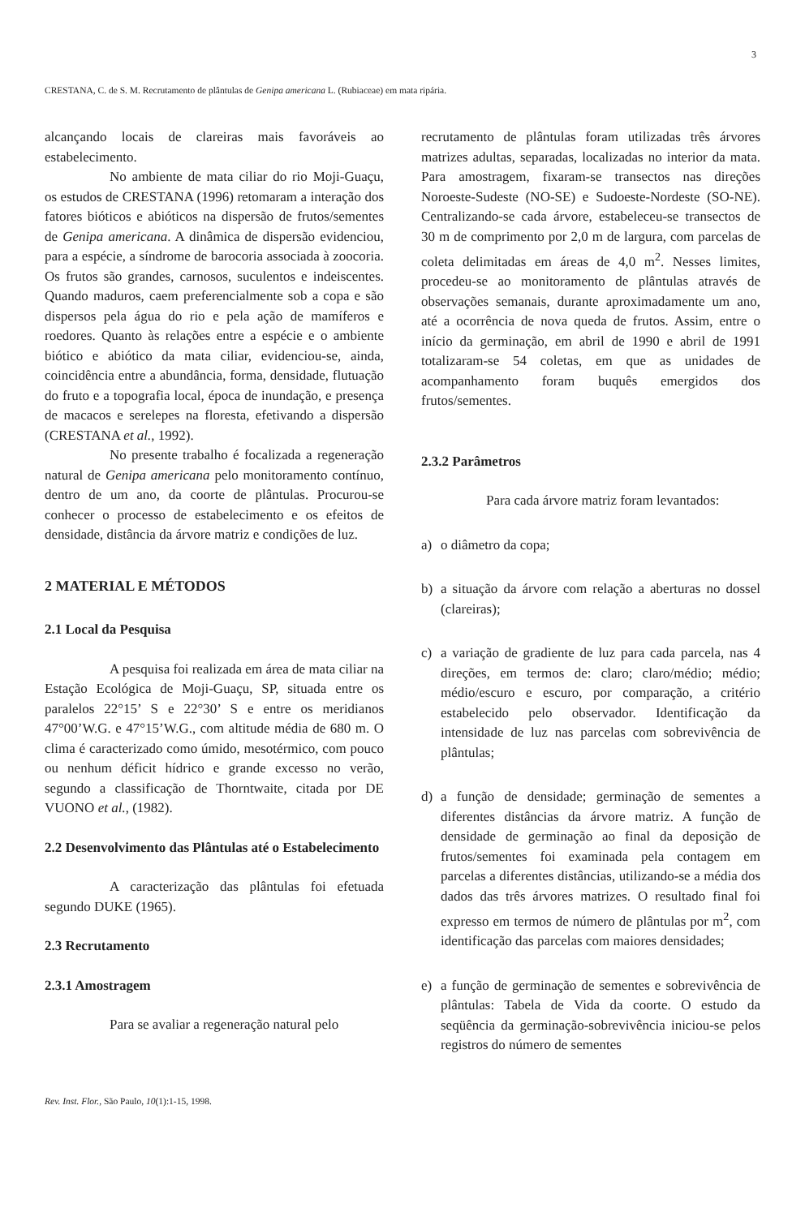3
CRESTANA, C. de S. M. Recrutamento de plântulas de Genipa americana L. (Rubiaceae) em mata ripária.
alcançando locais de clareiras mais favoráveis ao estabelecimento.
No ambiente de mata ciliar do rio Moji-Guaçu, os estudos de CRESTANA (1996) retomaram a interação dos fatores bióticos e abióticos na dispersão de frutos/sementes de Genipa americana. A dinâmica de dispersão evidenciou, para a espécie, a síndrome de barocoria associada à zoocoria. Os frutos são grandes, carnosos, suculentos e indeiscentes. Quando maduros, caem preferencialmente sob a copa e são dispersos pela água do rio e pela ação de mamíferos e roedores. Quanto às relações entre a espécie e o ambiente biótico e abiótico da mata ciliar, evidenciou-se, ainda, coincidência entre a abundância, forma, densidade, flutuação do fruto e a topografia local, época de inundação, e presença de macacos e serelepes na floresta, efetivando a dispersão (CRESTANA et al., 1992).
No presente trabalho é focalizada a regeneração natural de Genipa americana pelo monitoramento contínuo, dentro de um ano, da coorte de plântulas. Procurou-se conhecer o processo de estabelecimento e os efeitos de densidade, distância da árvore matriz e condições de luz.
2 MATERIAL E MÉTODOS
2.1 Local da Pesquisa
A pesquisa foi realizada em área de mata ciliar na Estação Ecológica de Moji-Guaçu, SP, situada entre os paralelos 22°15’ S e 22°30’ S e entre os meridianos 47°00’W.G. e 47°15’W.G., com altitude média de 680 m. O clima é caracterizado como úmido, mesotérmico, com pouco ou nenhum déficit hídrico e grande excesso no verão, segundo a classificação de Thorntwaite, citada por DE VUONO et al., (1982).
2.2 Desenvolvimento das Plântulas até o Estabelecimento
A caracterização das plântulas foi efetuada segundo DUKE (1965).
2.3 Recrutamento
2.3.1 Amostragem
Para se avaliar a regeneração natural pelo
recrutamento de plântulas foram utilizadas três árvores matrizes adultas, separadas, localizadas no interior da mata. Para amostragem, fixaram-se transectos nas direções Noroeste-Sudeste (NO-SE) e Sudoeste-Nordeste (SO-NE). Centralizando-se cada árvore, estabeleceu-se transectos de 30 m de comprimento por 2,0 m de largura, com parcelas de coleta delimitadas em áreas de 4,0 m<sup>2</sup>. Nesses limites, procedeu-se ao monitoramento de plântulas através de observações semanais, durante aproximadamente um ano, até a ocorrência de nova queda de frutos. Assim, entre o início da germinação, em abril de 1990 e abril de 1991 totalizaram-se 54 coletas, em que as unidades de acompanhamento foram buquês emergidos dos frutos/sementes.
2.3.2 Parâmetros
Para cada árvore matriz foram levantados:
a) o diâmetro da copa;
b) a situação da árvore com relação a aberturas no dossel (clareiras);
c) a variação de gradiente de luz para cada parcela, nas 4 direções, em termos de: claro; claro/médio; médio; médio/escuro e escuro, por comparação, a critério estabelecido pelo observador. Identificação da intensidade de luz nas parcelas com sobrevivência de plântulas;
d) a função de densidade; germinação de sementes a diferentes distâncias da árvore matriz. A função de densidade de germinação ao final da deposição de frutos/sementes foi examinada pela contagem em parcelas a diferentes distâncias, utilizando-se a média dos dados das três árvores matrizes. O resultado final foi expresso em termos de número de plântulas por m<sup>2</sup>, com identificação das parcelas com maiores densidades;
e) a função de germinação de sementes e sobrevivência de plântulas: Tabela de Vida da coorte. O estudo da seqüência da germinação-sobrevivência iniciou-se pelos registros do número de sementes
Rev. Inst. Flor., São Paulo, 10(1):1-15, 1998.